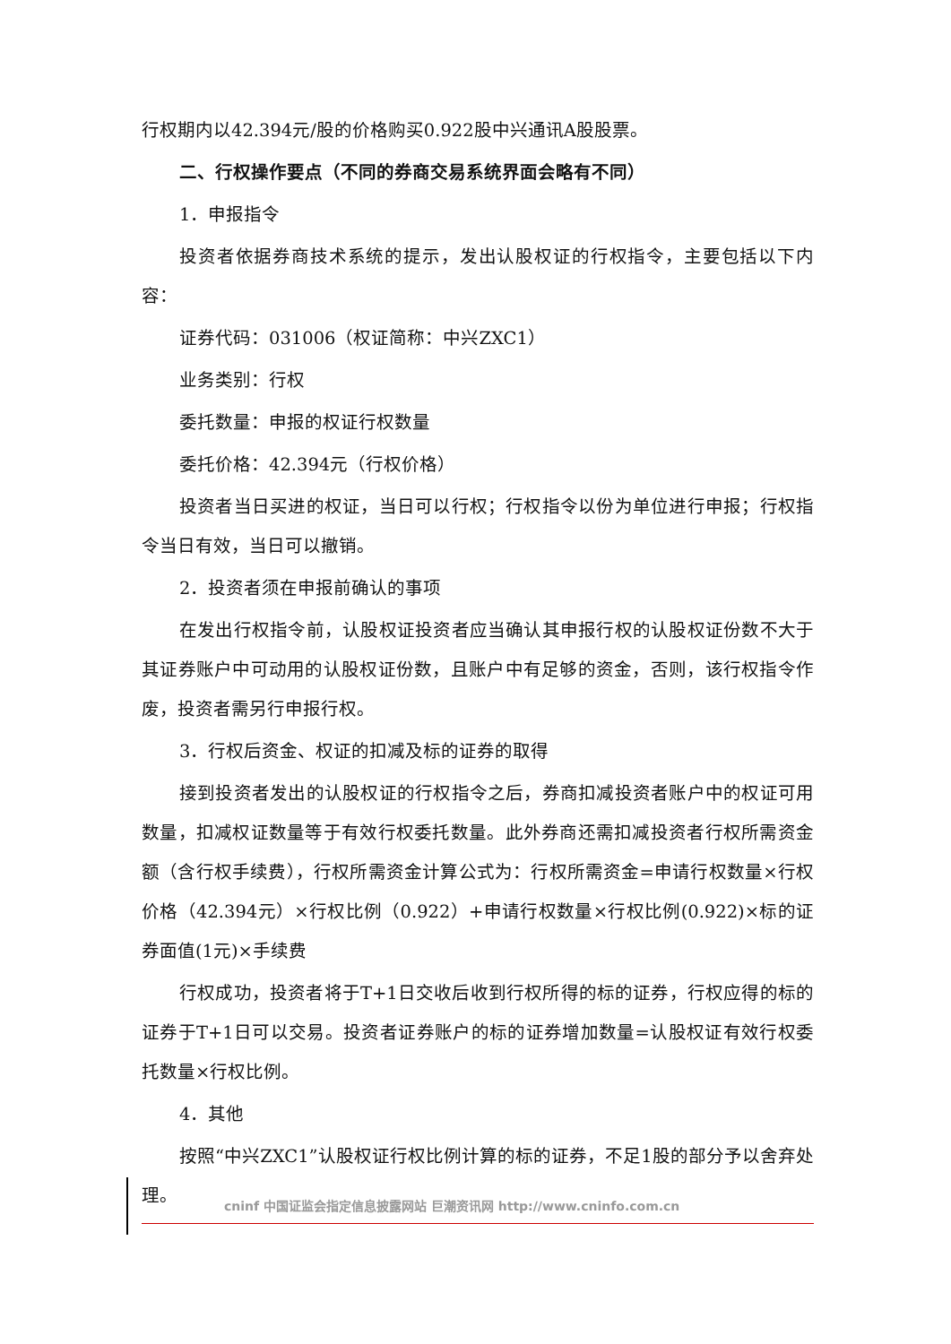行权期内以42.394元/股的价格购买0.922股中兴通讯A股股票。
二、行权操作要点（不同的券商交易系统界面会略有不同）
1．申报指令
投资者依据券商技术系统的提示，发出认股权证的行权指令，主要包括以下内容：
证券代码：031006（权证简称：中兴ZXC1）
业务类别：行权
委托数量：申报的权证行权数量
委托价格：42.394元（行权价格）
投资者当日买进的权证，当日可以行权；行权指令以份为单位进行申报；行权指令当日有效，当日可以撤销。
2．投资者须在申报前确认的事项
在发出行权指令前，认股权证投资者应当确认其申报行权的认股权证份数不大于其证券账户中可动用的认股权证份数，且账户中有足够的资金，否则，该行权指令作废，投资者需另行申报行权。
3．行权后资金、权证的扣减及标的证券的取得
接到投资者发出的认股权证的行权指令之后，券商扣减投资者账户中的权证可用数量，扣减权证数量等于有效行权委托数量。此外券商还需扣减投资者行权所需资金额（含行权手续费），行权所需资金计算公式为：行权所需资金=申请行权数量×行权价格（42.394元）×行权比例（0.922）+申请行权数量×行权比例(0.922)×标的证券面值(1元)×手续费
行权成功，投资者将于T+1日交收后收到行权所得的标的证券，行权应得的标的证券于T+1日可以交易。投资者证券账户的标的证券增加数量=认股权证有效行权委托数量×行权比例。
4．其他
按照“中兴ZXC1”认股权证行权比例计算的标的证券，不足1股的部分予以舍弃处理。
cninf 中国证监会指定信息披露网站 巨潮资讯网 http://www.cninfo.com.cn